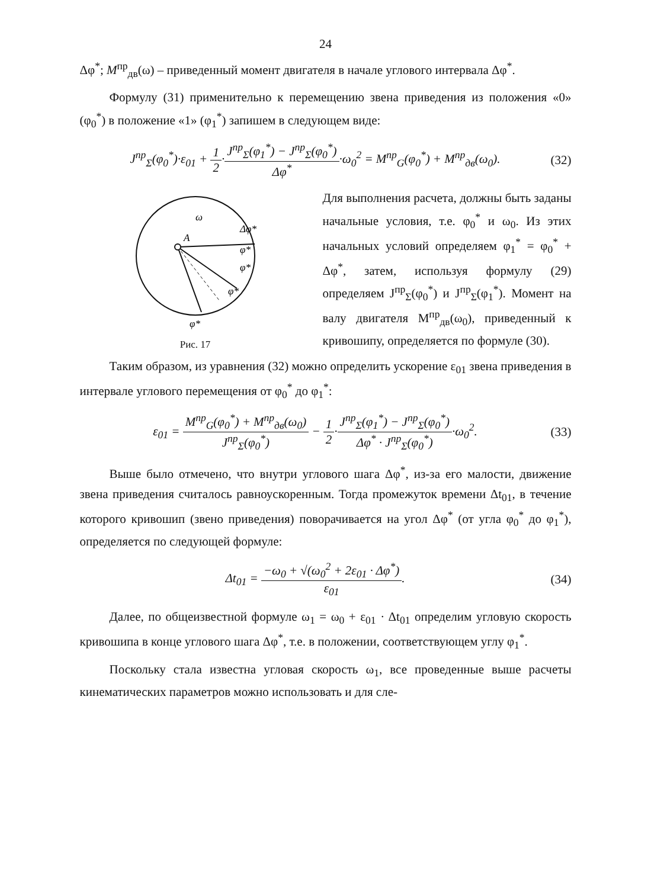24
Δφ<sup>*</sup>; M<sup>пр</sup><sub>дв</sub>(ω) – приведенный момент двигателя в начале углового интервала Δφ<sup>*</sup>.
Формулу (31) применительно к перемещению звена приведения из положения «0» (φ<sub>0</sub><sup>*</sup>) в положение «1» (φ<sub>1</sub><sup>*</sup>) запишем в следующем виде:
J<sup>пр</sup><sub>Σ</sub>(φ<sub>0</sub><sup>*</sup>)·ε<sub>01</sub> + 1 2·J<sup>пр</sup><sub>Σ</sub>(φ<sub>1</sub><sup>*</sup>) − J<sup>пр</sup><sub>Σ</sub>(φ<sub>0</sub><sup>*</sup>) Δφ<sup>*</sup>·ω<sub>0</sub><sup>2</sup> = M<sup>пр</sup><sub>G</sub>(φ<sub>0</sub><sup>*</sup>) + M<sup>пр</sup><sub>дв</sub>(ω<sub>0</sub>).
(32)
A
ω
Δφ*
φ*
φ*
φ*
φ*
Рис. 17
Для выполнения расчета, должны быть заданы начальные условия, т.е. φ<sub>0</sub><sup>*</sup> и ω<sub>0</sub>. Из этих начальных условий определяем φ<sub>1</sub><sup>*</sup> = φ<sub>0</sub><sup>*</sup> + Δφ<sup>*</sup>, затем, используя формулу (29) определяем J<sup>пр</sup><sub>Σ</sub>(φ<sub>0</sub><sup>*</sup>) и J<sup>пр</sup><sub>Σ</sub>(φ<sub>1</sub><sup>*</sup>). Момент на валу двигателя M<sup>пр</sup><sub>дв</sub>(ω<sub>0</sub>), приведенный к кривошипу, определяется по формуле (30).
Таким образом, из уравнения (32) можно определить ускорение ε<sub>01</sub> звена приведения в интервале углового перемещения от φ<sub>0</sub><sup>*</sup> до φ<sub>1</sub><sup>*</sup>:
ε<sub>01</sub> = M<sup>пр</sup><sub>G</sub>(φ<sub>0</sub><sup>*</sup>) + M<sup>пр</sup><sub>дв</sub>(ω<sub>0</sub>) J<sup>пр</sup><sub>Σ</sub>(φ<sub>0</sub><sup>*</sup>) − 1 2·J<sup>пр</sup><sub>Σ</sub>(φ<sub>1</sub><sup>*</sup>) − J<sup>пр</sup><sub>Σ</sub>(φ<sub>0</sub><sup>*</sup>) Δφ<sup>*</sup> · J<sup>пр</sup><sub>Σ</sub>(φ<sub>0</sub><sup>*</sup>)·ω<sub>0</sub><sup>2</sup>.
(33)
Выше было отмечено, что внутри углового шага Δφ<sup>*</sup>, из-за его малости, движение звена приведения считалось равноускоренным. Тогда промежуток времени Δt<sub>01</sub>, в течение которого кривошип (звено приведения) поворачивается на угол Δφ<sup>*</sup> (от угла φ<sub>0</sub><sup>*</sup> до φ<sub>1</sub><sup>*</sup>), определяется по следующей формуле:
Δt<sub>01</sub> = −ω<sub>0</sub> + √(ω<sub>0</sub><sup>2</sup> + 2ε<sub>01</sub> · Δφ<sup>*</sup>) ε<sub>01</sub>.
(34)
Далее, по общеизвестной формуле ω<sub>1</sub> = ω<sub>0</sub> + ε<sub>01</sub> · Δt<sub>01</sub> определим угловую скорость кривошипа в конце углового шага Δφ<sup>*</sup>, т.е. в положении, соответствующем углу φ<sub>1</sub><sup>*</sup>.
Поскольку стала известна угловая скорость ω<sub>1</sub>, все проведенные выше расчеты кинематических параметров можно использовать и для сле-